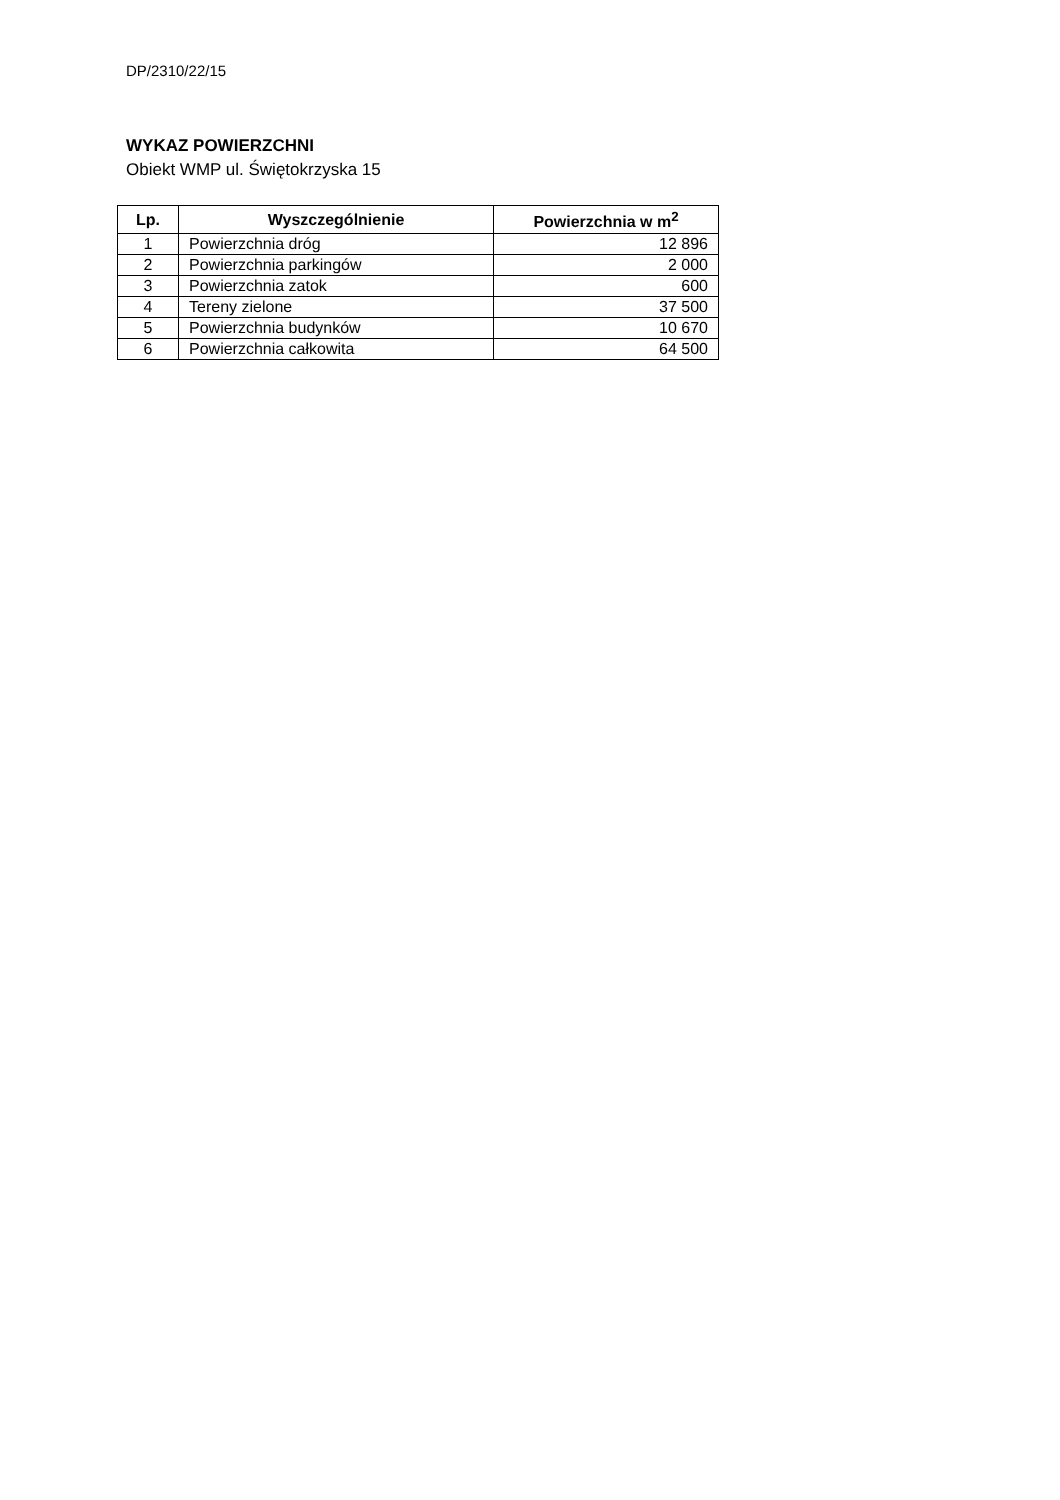DP/2310/22/15
WYKAZ POWIERZCHNI
Obiekt WMP ul. Świętokrzyska 15
| Lp. | Wyszczególnienie | Powierzchnia w m<sup>2</sup> |
| --- | --- | --- |
| 1 | Powierzchnia dróg | 12 896 |
| 2 | Powierzchnia parkingów | 2 000 |
| 3 | Powierzchnia zatok | 600 |
| 4 | Tereny zielone | 37 500 |
| 5 | Powierzchnia budynków | 10 670 |
| 6 | Powierzchnia całkowita | 64 500 |